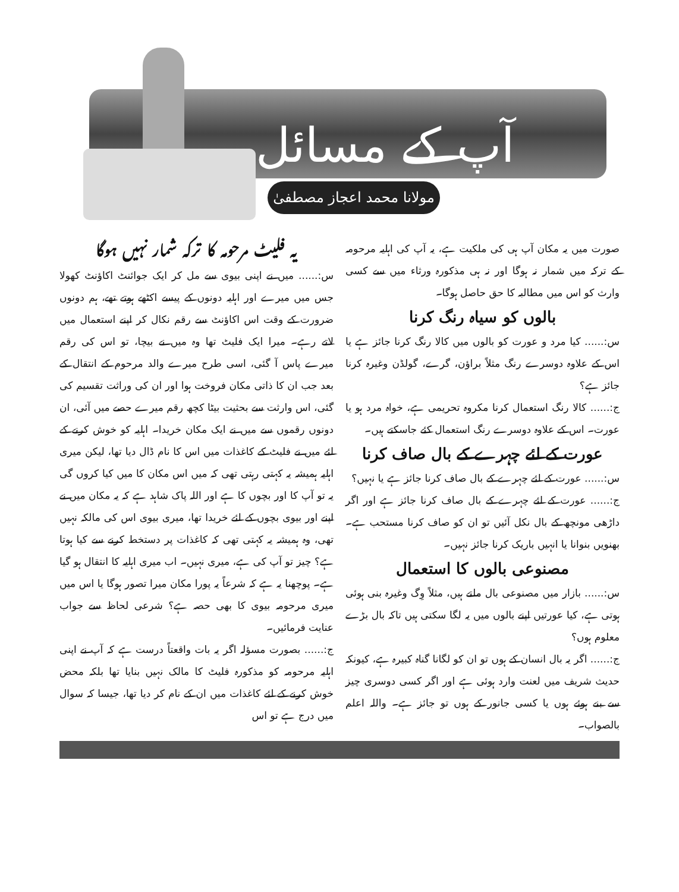آپ کے مسائل
مولانا محمد اعجاز مصطفیٰ
یہ فلیٹ مرحومہ کا ترکہ شمار نہیں ہوگا
س:...... میں نے اپنی بیوی سے مل کر ایک جوائنٹ اکاؤنٹ کھولا جس میں میرے اور اہلیہ دونوں کے پیسے اکٹھے ہوتے تھے، ہم دونوں ضرورت کے وقت اس اکاؤنٹ سے رقم نکال کر اپنے استعمال میں لاتے رہے۔ میرا ایک فلیٹ تھا وہ میں نے بیچا، تو اس کی رقم میرے پاس آ گئی، اسی طرح میرے والد مرحوم کے انتقال کے بعد جب ان کا ذاتی مکان فروخت ہوا اور ان کی وراثت تقسیم کی گئی، اس وارثت سے بحثیت بیٹا کچھ رقم میرے حصے میں آئی، ان دونوں رقموں سے میں نے ایک مکان خریدا۔ اہلیہ کو خوش کرنے کے لئے میں نے فلیٹ کے کاغذات میں اس کا نام ڈال دیا تھا، لیکن میری اہلیہ ہمیشہ یہ کہتی رہتی تھی کہ میں اس مکان کا میں کیا کروں گی یہ تو آپ کا اور بچوں کا ہے اور اللہ پاک شاہد ہے کہ یہ مکان میں نے اپنے اور بیوی بچوں کے لئے خریدا تھا، میری بیوی اس کی مالکہ نہیں تھی، وہ ہمیشہ یہ کہتی تھی کہ کاغذات پر دستخط کرنے سے کیا ہوتا ہے؟ چیز تو آپ کی ہے، میری نہیں۔ اب میری اہلیہ کا انتقال ہو گیا ہے۔ پوچھنا یہ ہے کہ شرعاً یہ پورا مکان میرا تصور ہوگا یا اس میں میری مرحومہ بیوی کا بھی حصہ ہے؟ شرعی لحاظ سے جواب عنایت فرمائیں۔
ج:...... بصورت مسؤلہ اگر یہ بات واقعتاً درست ہے کہ آپ نے اپنی اہلیہ مرحومہ کو مذکورہ فلیٹ کا مالک نہیں بنایا تھا بلکہ محض خوش کرنے کے لئے کاغذات میں ان کے نام کر دیا تھا، جیسا کہ سوال میں درج ہے تو اس
صورت میں یہ مکان آپ ہی کی ملکیت ہے، یہ آپ کی اہلیہ مرحومہ کے ترکہ میں شمار نہ ہوگا اور نہ ہی مذکورہ ورثاء میں سے کسی وارث کو اس میں مطالبہ کا حق حاصل ہوگا۔
بالوں کو سیاہ رنگ کرنا
س:...... کیا مرد و عورت کو بالوں میں کالا رنگ کرنا جائز ہے یا اس کے علاوہ دوسرے رنگ مثلاً براؤن، گرے، گولڈن وغیرہ کرنا جائز ہے؟
ج:...... کالا رنگ استعمال کرنا مکروہ تحریمی ہے، خواہ مرد ہو یا عورت۔ اس کے علاوہ دوسرے رنگ استعمال کئے جاسکتے ہیں۔
عورت کے لئے چہرے کے بال صاف کرنا
س:...... عورت کے لئے چہرے کے بال صاف کرنا جائز ہے یا نہیں؟
ج:...... عورت کے لئے چہرے کے بال صاف کرنا جائز ہے اور اگر داڑھی مونچھ کے بال نکل آئیں تو ان کو صاف کرنا مستحب ہے۔ بھنویں بنوانا یا انہیں باریک کرنا جائز نہیں۔
مصنوعی بالوں کا استعمال
س:...... بازار میں مصنوعی بال ملتے ہیں، مثلاً وِگ وغیرہ بنی ہوئی ہوتی ہے، کیا عورتیں اپنے بالوں میں یہ لگا سکتی ہیں تاکہ بال بڑے معلوم ہوں؟
ج:...... اگر یہ بال انسان کے ہوں تو ان کو لگانا گناہ کبیرہ ہے، کیونکہ حدیث شریف میں لعنت وارد ہوئی ہے اور اگر کسی دوسری چیز سے بنے ہوئے ہوں یا کسی جانور کے ہوں تو جائز ہے۔ واللہ اعلم بالصواب۔